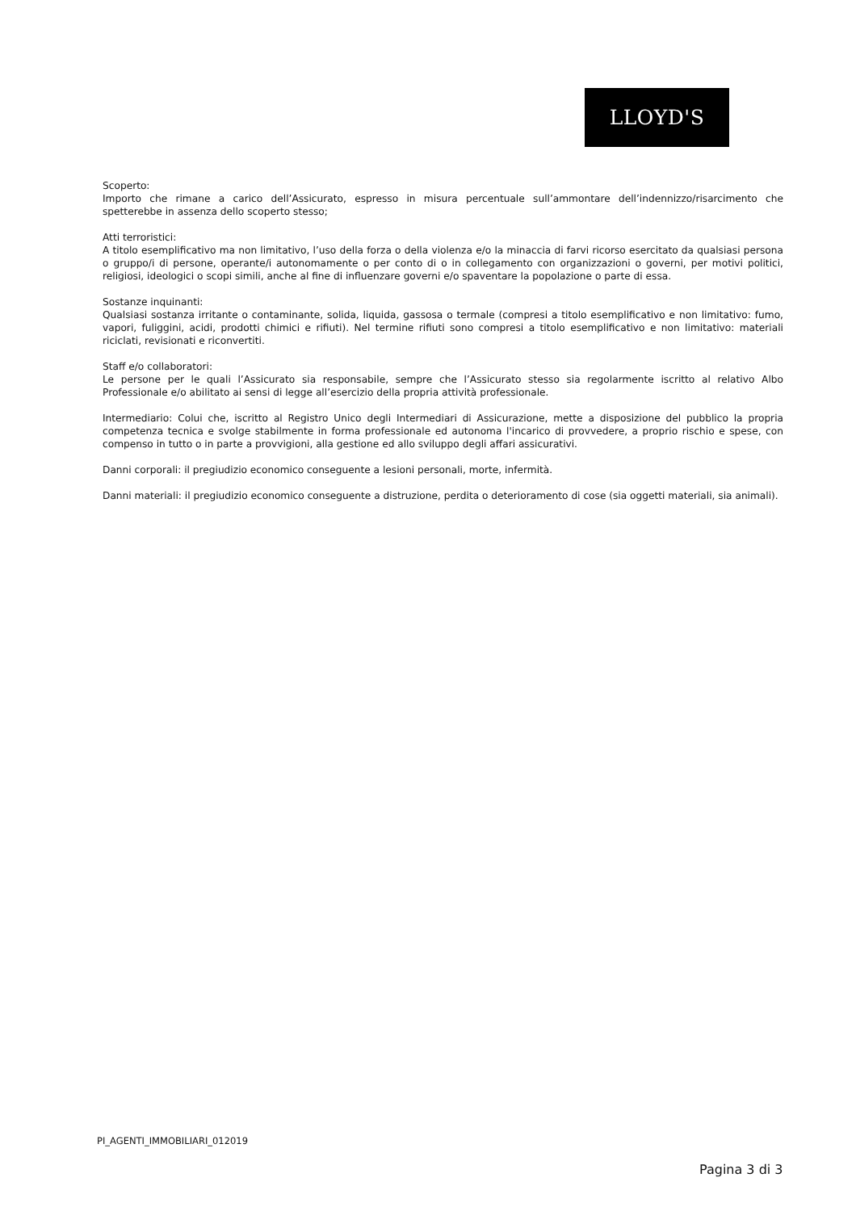LLOYD'S
Scoperto:
Importo che rimane a carico dell’Assicurato, espresso in misura percentuale sull’ammontare dell’indennizzo/risarcimento che spetterebbe in assenza dello scoperto stesso;
Atti terroristici:
A titolo esemplificativo ma non limitativo, l’uso della forza o della violenza e/o la minaccia di farvi ricorso esercitato da qualsiasi persona o gruppo/i di persone, operante/i autonomamente o per conto di o in collegamento con organizzazioni o governi, per motivi politici, religiosi, ideologici o scopi simili, anche al fine di influenzare governi e/o spaventare la popolazione o parte di essa.
Sostanze inquinanti:
Qualsiasi sostanza irritante o contaminante, solida, liquida, gassosa o termale (compresi a titolo esemplificativo e non limitativo: fumo, vapori, fuliggini, acidi, prodotti chimici e rifiuti). Nel termine rifiuti sono compresi a titolo esemplificativo e non limitativo: materiali riciclati, revisionati e riconvertiti.
Staff e/o collaboratori:
Le persone per le quali l’Assicurato sia responsabile, sempre che l’Assicurato stesso sia regolarmente iscritto al relativo Albo Professionale e/o abilitato ai sensi di legge all’esercizio della propria attività professionale.
Intermediario: Colui che, iscritto al Registro Unico degli Intermediari di Assicurazione, mette a disposizione del pubblico la propria competenza tecnica e svolge stabilmente in forma professionale ed autonoma l'incarico di provvedere, a proprio rischio e spese, con compenso in tutto o in parte a provvigioni, alla gestione ed allo sviluppo degli affari assicurativi.
Danni corporali: il pregiudizio economico conseguente a lesioni personali, morte, infermità.
Danni materiali: il pregiudizio economico conseguente a distruzione, perdita o deterioramento di cose (sia oggetti materiali, sia animali).
PI_AGENTI_IMMOBILIARI_012019
Pagina 3 di 3